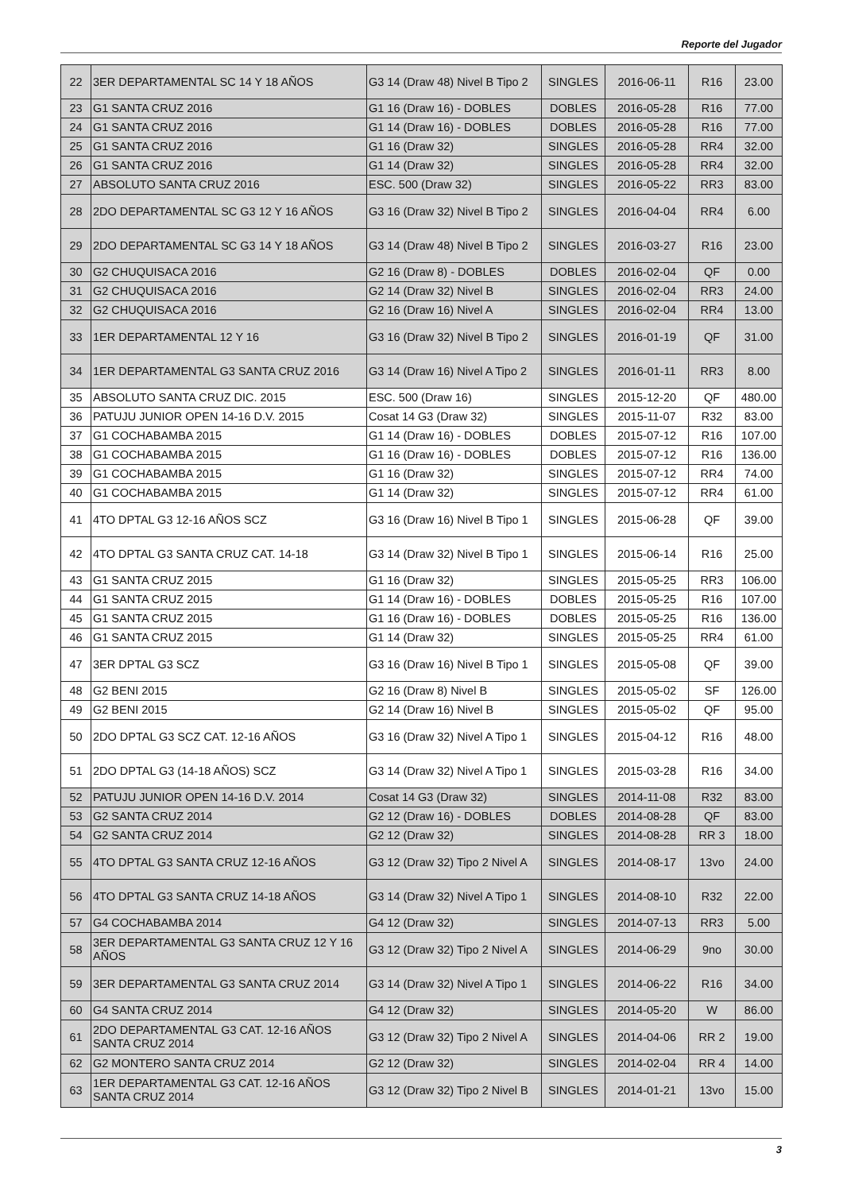Reporte del Jugador
| 22 | 3ER DEPARTAMENTAL SC 14 Y 18 AÑOS | G3 14 (Draw 48) Nivel B Tipo 2 | SINGLES | 2016-06-11 | R16 | 23.00 |
| 23 | G1 SANTA CRUZ 2016 | G1 16 (Draw 16) - DOBLES | DOBLES | 2016-05-28 | R16 | 77.00 |
| 24 | G1 SANTA CRUZ 2016 | G1 14 (Draw 16) - DOBLES | DOBLES | 2016-05-28 | R16 | 77.00 |
| 25 | G1 SANTA CRUZ 2016 | G1 16 (Draw 32) | SINGLES | 2016-05-28 | RR4 | 32.00 |
| 26 | G1 SANTA CRUZ 2016 | G1 14 (Draw 32) | SINGLES | 2016-05-28 | RR4 | 32.00 |
| 27 | ABSOLUTO SANTA CRUZ 2016 | ESC. 500 (Draw 32) | SINGLES | 2016-05-22 | RR3 | 83.00 |
| 28 | 2DO DEPARTAMENTAL SC G3 12 Y 16 AÑOS | G3 16 (Draw 32) Nivel B Tipo 2 | SINGLES | 2016-04-04 | RR4 | 6.00 |
| 29 | 2DO DEPARTAMENTAL SC G3 14 Y 18 AÑOS | G3 14 (Draw 48) Nivel B Tipo 2 | SINGLES | 2016-03-27 | R16 | 23.00 |
| 30 | G2 CHUQUISACA 2016 | G2 16 (Draw 8) - DOBLES | DOBLES | 2016-02-04 | QF | 0.00 |
| 31 | G2 CHUQUISACA 2016 | G2 14 (Draw 32) Nivel B | SINGLES | 2016-02-04 | RR3 | 24.00 |
| 32 | G2 CHUQUISACA 2016 | G2 16 (Draw 16) Nivel A | SINGLES | 2016-02-04 | RR4 | 13.00 |
| 33 | 1ER DEPARTAMENTAL 12 Y 16 | G3 16 (Draw 32) Nivel B Tipo 2 | SINGLES | 2016-01-19 | QF | 31.00 |
| 34 | 1ER DEPARTAMENTAL G3 SANTA CRUZ 2016 | G3 14 (Draw 16) Nivel A Tipo 2 | SINGLES | 2016-01-11 | RR3 | 8.00 |
| 35 | ABSOLUTO SANTA CRUZ DIC. 2015 | ESC. 500 (Draw 16) | SINGLES | 2015-12-20 | QF | 480.00 |
| 36 | PATUJU JUNIOR OPEN 14-16 D.V. 2015 | Cosat 14 G3 (Draw 32) | SINGLES | 2015-11-07 | R32 | 83.00 |
| 37 | G1 COCHABAMBA 2015 | G1 14 (Draw 16) - DOBLES | DOBLES | 2015-07-12 | R16 | 107.00 |
| 38 | G1 COCHABAMBA 2015 | G1 16 (Draw 16) - DOBLES | DOBLES | 2015-07-12 | R16 | 136.00 |
| 39 | G1 COCHABAMBA 2015 | G1 16 (Draw 32) | SINGLES | 2015-07-12 | RR4 | 74.00 |
| 40 | G1 COCHABAMBA 2015 | G1 14 (Draw 32) | SINGLES | 2015-07-12 | RR4 | 61.00 |
| 41 | 4TO DPTAL G3 12-16 AÑOS SCZ | G3 16 (Draw 16) Nivel B Tipo 1 | SINGLES | 2015-06-28 | QF | 39.00 |
| 42 | 4TO DPTAL G3 SANTA CRUZ CAT. 14-18 | G3 14 (Draw 32) Nivel B Tipo 1 | SINGLES | 2015-06-14 | R16 | 25.00 |
| 43 | G1 SANTA CRUZ 2015 | G1 16 (Draw 32) | SINGLES | 2015-05-25 | RR3 | 106.00 |
| 44 | G1 SANTA CRUZ 2015 | G1 14 (Draw 16) - DOBLES | DOBLES | 2015-05-25 | R16 | 107.00 |
| 45 | G1 SANTA CRUZ 2015 | G1 16 (Draw 16) - DOBLES | DOBLES | 2015-05-25 | R16 | 136.00 |
| 46 | G1 SANTA CRUZ 2015 | G1 14 (Draw 32) | SINGLES | 2015-05-25 | RR4 | 61.00 |
| 47 | 3ER DPTAL G3 SCZ | G3 16 (Draw 16) Nivel B Tipo 1 | SINGLES | 2015-05-08 | QF | 39.00 |
| 48 | G2 BENI 2015 | G2 16 (Draw 8) Nivel B | SINGLES | 2015-05-02 | SF | 126.00 |
| 49 | G2 BENI 2015 | G2 14 (Draw 16) Nivel B | SINGLES | 2015-05-02 | QF | 95.00 |
| 50 | 2DO DPTAL G3 SCZ CAT. 12-16 AÑOS | G3 16 (Draw 32) Nivel A Tipo 1 | SINGLES | 2015-04-12 | R16 | 48.00 |
| 51 | 2DO DPTAL G3 (14-18 AÑOS) SCZ | G3 14 (Draw 32) Nivel A Tipo 1 | SINGLES | 2015-03-28 | R16 | 34.00 |
| 52 | PATUJU JUNIOR OPEN 14-16 D.V. 2014 | Cosat 14 G3 (Draw 32) | SINGLES | 2014-11-08 | R32 | 83.00 |
| 53 | G2 SANTA CRUZ 2014 | G2 12 (Draw 16) - DOBLES | DOBLES | 2014-08-28 | QF | 83.00 |
| 54 | G2 SANTA CRUZ 2014 | G2 12 (Draw 32) | SINGLES | 2014-08-28 | RR 3 | 18.00 |
| 55 | 4TO DPTAL G3 SANTA CRUZ 12-16 AÑOS | G3 12 (Draw 32) Tipo 2 Nivel A | SINGLES | 2014-08-17 | 13vo | 24.00 |
| 56 | 4TO DPTAL G3 SANTA CRUZ 14-18 AÑOS | G3 14 (Draw 32) Nivel A Tipo 1 | SINGLES | 2014-08-10 | R32 | 22.00 |
| 57 | G4 COCHABAMBA 2014 | G4 12 (Draw 32) | SINGLES | 2014-07-13 | RR3 | 5.00 |
| 58 | 3ER DEPARTAMENTAL G3 SANTA CRUZ 12 Y 16 AÑOS | G3 12 (Draw 32) Tipo 2 Nivel A | SINGLES | 2014-06-29 | 9no | 30.00 |
| 59 | 3ER DEPARTAMENTAL G3 SANTA CRUZ 2014 | G3 14 (Draw 32) Nivel A Tipo 1 | SINGLES | 2014-06-22 | R16 | 34.00 |
| 60 | G4 SANTA CRUZ 2014 | G4 12 (Draw 32) | SINGLES | 2014-05-20 | W | 86.00 |
| 61 | 2DO DEPARTAMENTAL G3 CAT. 12-16 AÑOS SANTA CRUZ 2014 | G3 12 (Draw 32) Tipo 2 Nivel A | SINGLES | 2014-04-06 | RR 2 | 19.00 |
| 62 | G2 MONTERO SANTA CRUZ 2014 | G2 12 (Draw 32) | SINGLES | 2014-02-04 | RR 4 | 14.00 |
| 63 | 1ER DEPARTAMENTAL G3 CAT. 12-16 AÑOS SANTA CRUZ 2014 | G3 12 (Draw 32) Tipo 2 Nivel B | SINGLES | 2014-01-21 | 13vo | 15.00 |
3